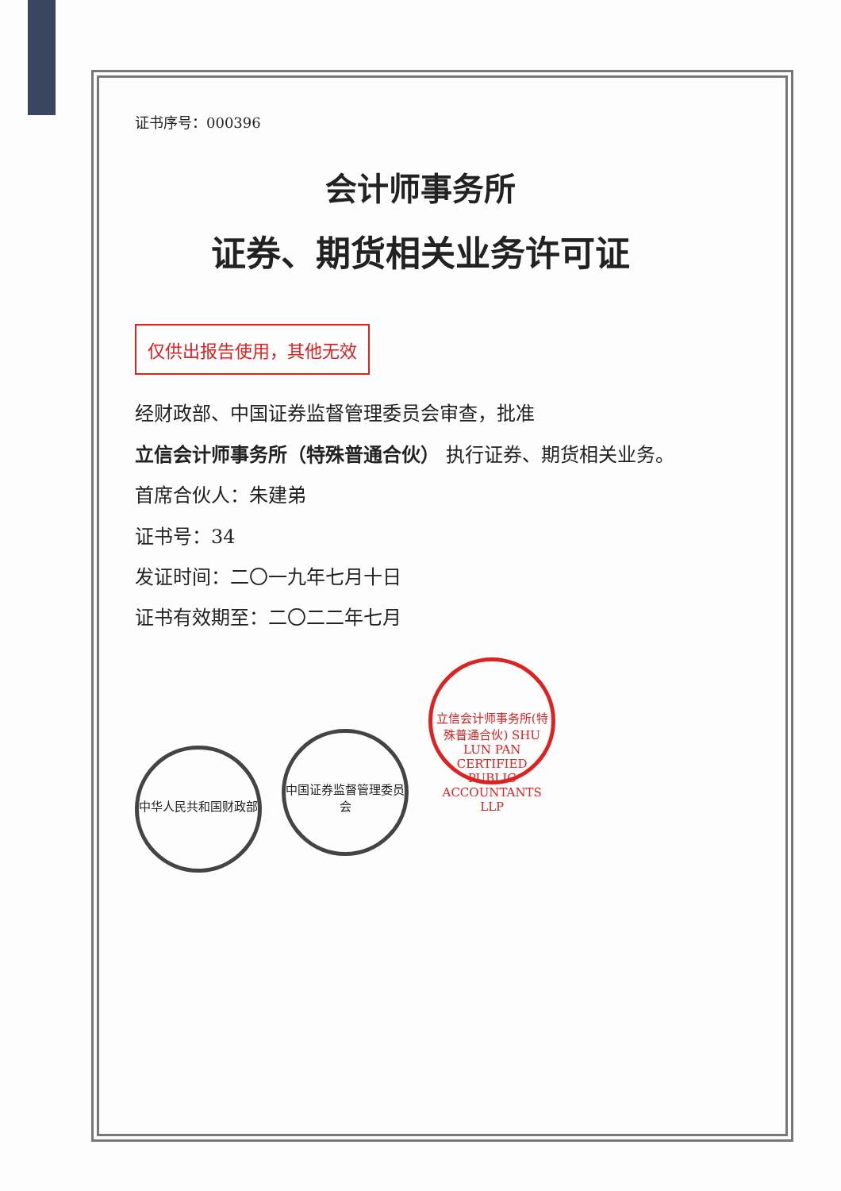证书序号：000396
会计师事务所
证券、期货相关业务许可证
仅供出报告使用，其他无效
经财政部、中国证券监督管理委员会审查，批准
立信会计师事务所（特殊普通合伙） 执行证券、期货相关业务。
首席合伙人：朱建弟
证书号：34
发证时间：二〇一九年七月十日
证书有效期至：二〇二二年七月
中华人民共和国财政部
中国证券监督管理委员会
立信会计师事务所(特殊普通合伙) SHU LUN PAN CERTIFIED PUBLIC ACCOUNTANTS LLP